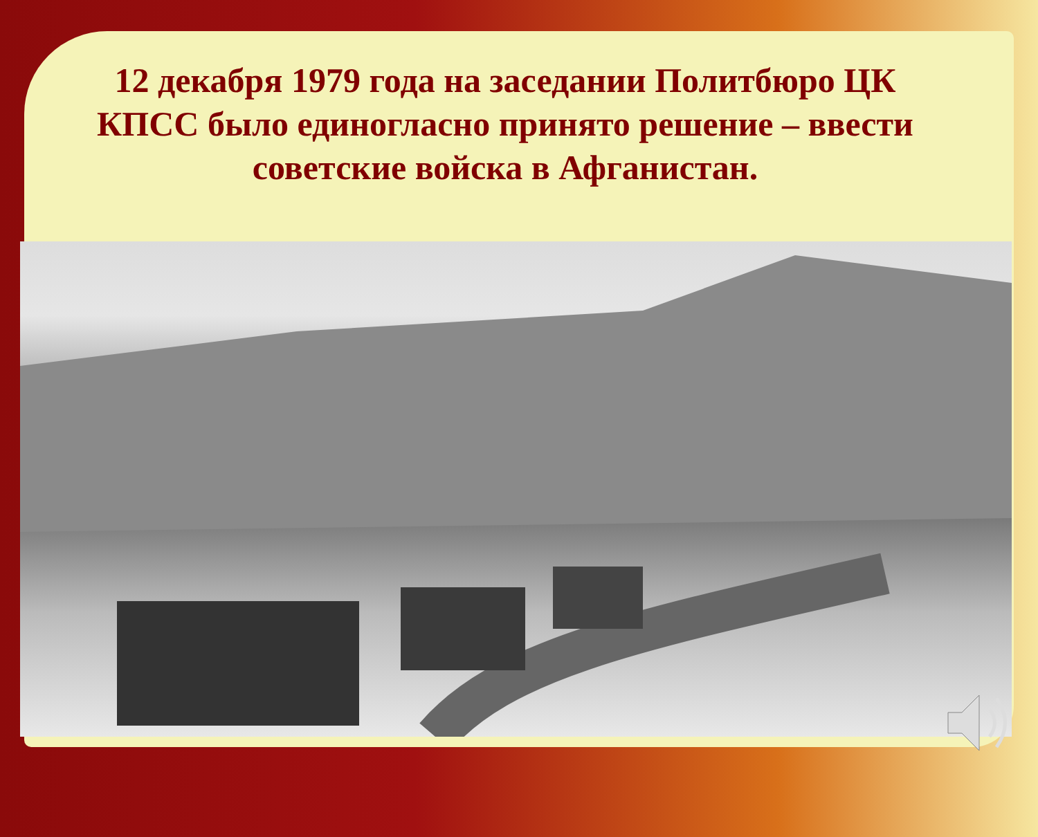12 декабря 1979 года на заседании Политбюро ЦК КПСС было единогласно принято решение – ввести советские войска в Афганистан.